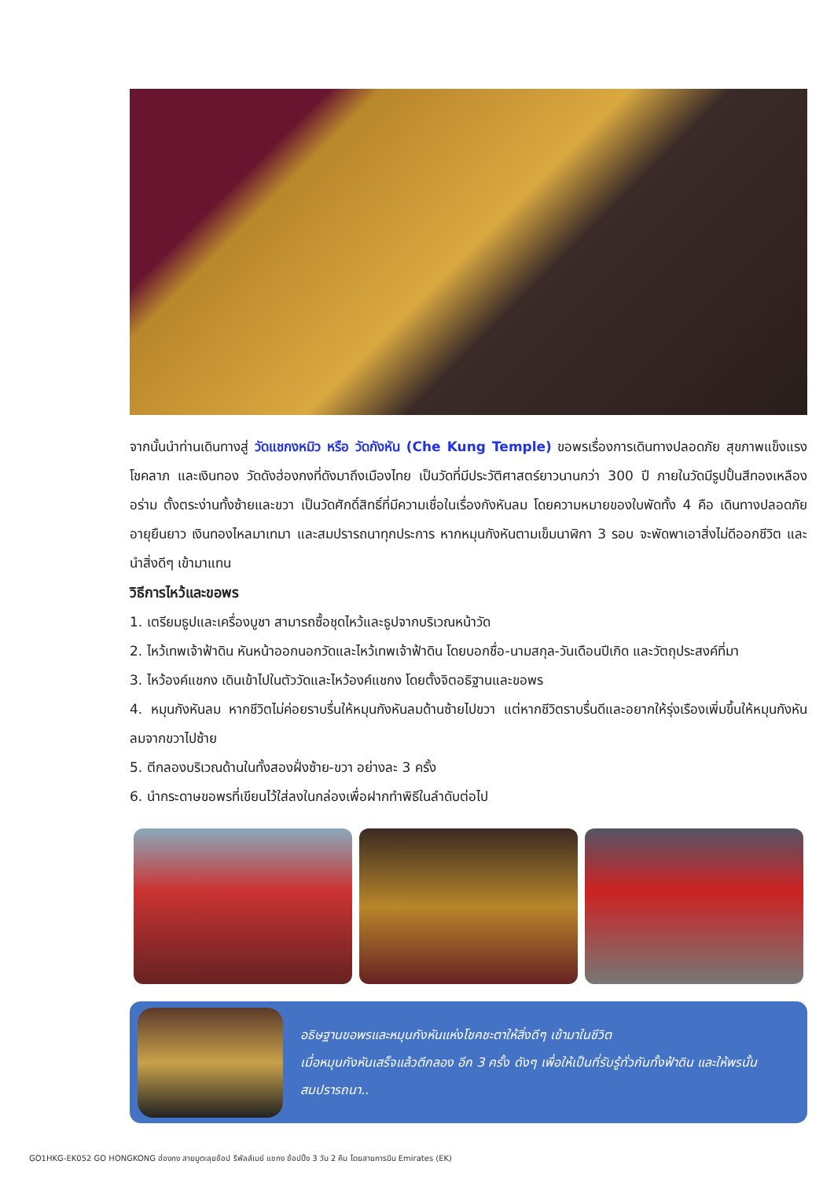จากนั้นนำท่านเดินทางสู่ วัดแชกงหมิว หรือ วัดกังหัน (Che Kung Temple) ขอพรเรื่องการเดินทางปลอดภัย สุขภาพแข็งแรง โชคลาภ และเงินทอง วัดดังฮ่องกงที่ดังมาถึงเมืองไทย เป็นวัดที่มีประวัติศาสตร์ยาวนานกว่า 300 ปี ภายในวัดมีรูปปั้นสีทองเหลืองอร่าม ตั้งตระง่านทั้งซ้ายและขวา เป็นวัดศักดิ์สิทธิ์ที่มีความเชื่อในเรื่องกังหันลม โดยความหมายของใบพัดทั้ง 4 คือ เดินทางปลอดภัย อายุยืนยาว เงินทองไหลมาเทมา และสมปรารถนาทุกประการ หากหมุนกังหันตามเข็มนาฬิกา 3 รอบ จะพัดพาเอาสิ่งไม่ดีออกชีวิต และนำสิ่งดีๆ เข้ามาแทน
วิธีการไหว้และขอพร
1. เตรียมธูปและเครื่องบูชา สามารถซื้อชุดไหว้และธูปจากบริเวณหน้าวัด
2. ไหว้เทพเจ้าฟ้าดิน หันหน้าออกนอกวัดและไหว้เทพเจ้าฟ้าดิน โดยบอกชื่อ-นามสกุล-วันเดือนปีเกิด และวัตถุประสงค์ที่มา
3. ไหว้องค์แชกง เดินเข้าไปในตัววัดและไหว้องค์แชกง โดยตั้งจิตอธิฐานและขอพร
4. หมุนกังหันลม หากชีวิตไม่ค่อยราบรื่นให้หมุนกังหันลมด้านซ้ายไปขวา แต่หากชีวิตราบรื่นดีและอยากให้รุ่งเรืองเพิ่มขึ้นให้หมุนกังหันลมจากขวาไปซ้าย
5. ตีกลองบริเวณด้านในทั้งสองฝั่งซ้าย-ขวา อย่างละ 3 ครั้ง
6. นำกระดาษขอพรที่เขียนไว้ใส่ลงในกล่องเพื่อฝากทำพิธีในลำดับต่อไป
อธิษฐานขอพรและหมุนกังหันแห่งโชคชะตาให้สิ่งดีๆ เข้ามาในชีวิต
เมื่อหมุนกังหันเสร็จแล้วตีกลอง อีก 3 ครั้ง ดังๆ เพื่อให้เป็นที่รับรู้ทั่วกันทั้งฟ้าดิน และให้พรนั้นสมปรารถนา..
GO1HKG-EK052 GO HONGKONG ฮ่องกง สายมูตะลุยช้อป รีพัลส์เบย์ แชกง ช้อปปิ้ง 3 วัน 2 คืน โดยสายการบิน Emirates (EK)